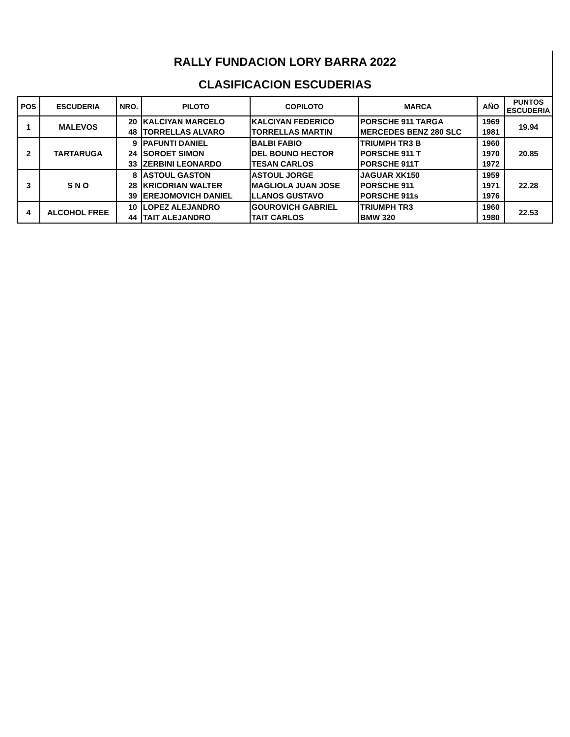RALLY FUNDACION LORY BARRA 2022
CLASIFICACION ESCUDERIAS
| POS | ESCUDERIA | NRO. | PILOTO | COPILOTO | MARCA | AÑO | PUNTOS ESCUDERIA |
| --- | --- | --- | --- | --- | --- | --- | --- |
| 1 | MALEVOS | 20 | KALCIYAN MARCELO | KALCIYAN FEDERICO | PORSCHE 911 TARGA | 1969 | 19.94 |
| | | 48 | TORRELLAS ALVARO | TORRELLAS MARTIN | MERCEDES BENZ 280 SLC | 1981 | |
| 2 | TARTARUGA | 9 | PAFUNTI DANIEL | BALBI FABIO | TRIUMPH TR3 B | 1960 | 20.85 |
| | | 24 | SOROET SIMON | DEL BOUNO HECTOR | PORSCHE 911 T | 1970 | |
| | | 33 | ZERBINI LEONARDO | TESAN CARLOS | PORSCHE 911T | 1972 | |
| 3 | S N O | 8 | ASTOUL GASTON | ASTOUL JORGE | JAGUAR XK150 | 1959 | 22.28 |
| | | 28 | KRICORIAN WALTER | MAGLIOLA JUAN JOSE | PORSCHE 911 | 1971 | |
| | | 39 | EREJOMOVICH DANIEL | LLANOS GUSTAVO | PORSCHE 911s | 1976 | |
| 4 | ALCOHOL FREE | 10 | LOPEZ ALEJANDRO | GOUROVICH GABRIEL | TRIUMPH TR3 | 1960 | 22.53 |
| | | 44 | TAIT ALEJANDRO | TAIT CARLOS | BMW 320 | 1980 | |